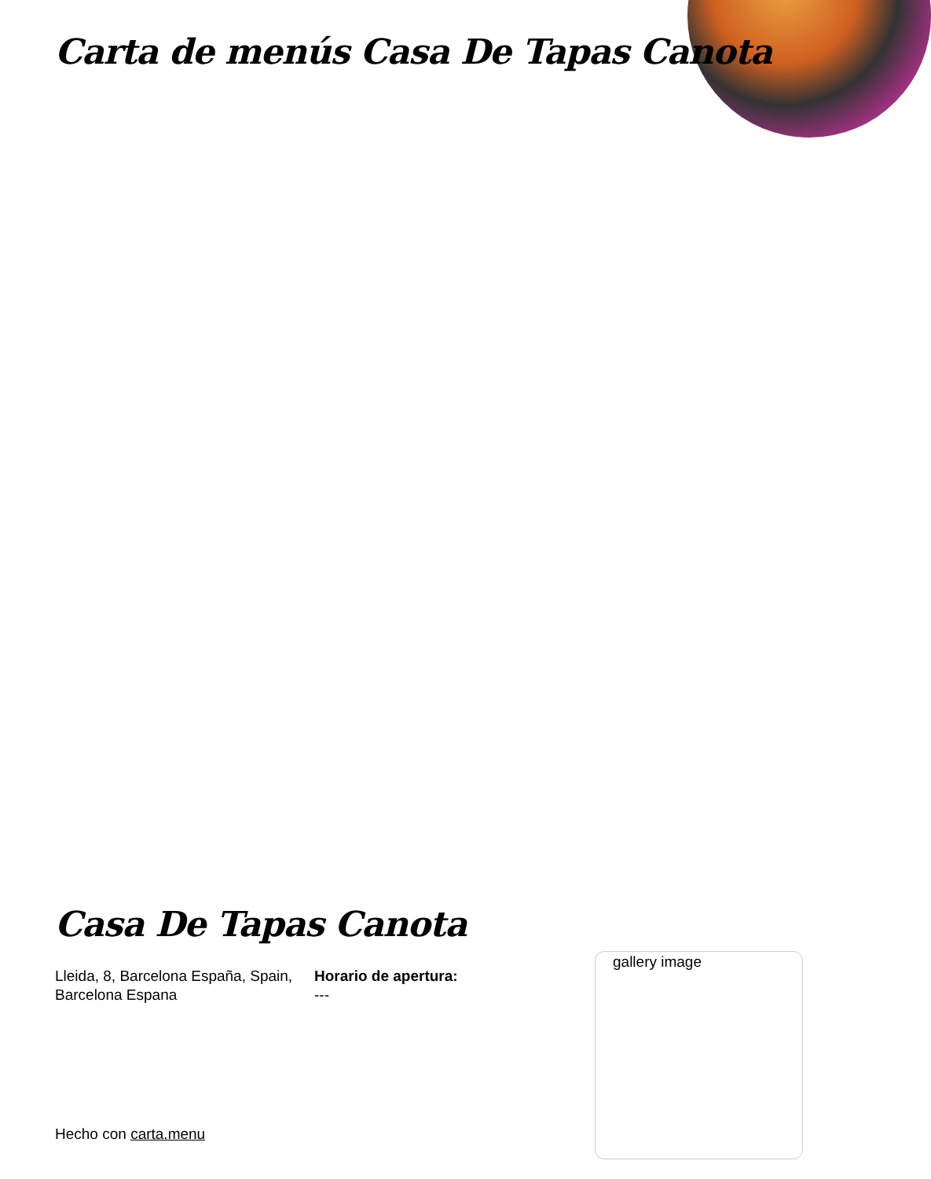Carta de menús Casa De Tapas Canota
Casa De Tapas Canota
Lleida, 8, Barcelona España, Spain, Barcelona Espana
Horario de apertura:
---
gallery image
Hecho con carta.menu